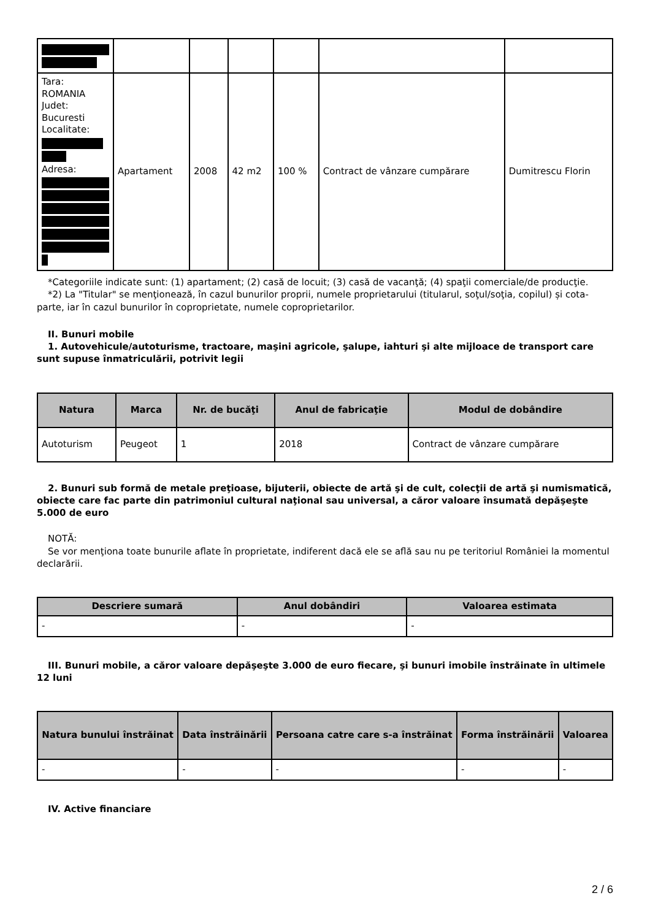| Tara: ROMANIA Judet: Bucuresti Localitate: Adresa: | Apartament | 2008 | 42 m2 | 100 % | Contract de vânzare cumpărare | Dumitrescu Florin |
*Categoriile indicate sunt: (1) apartament; (2) casă de locuit; (3) casă de vacanţă; (4) spaţii comerciale/de producţie.
*2) La "Titular" se menţionează, în cazul bunurilor proprii, numele proprietarului (titularul, soţul/soţia, copilul) și cota-parte, iar în cazul bunurilor în coproprietate, numele coproprietarilor.
II. Bunuri mobile
1. Autovehicule/autoturisme, tractoare, maşini agricole, şalupe, iahturi şi alte mijloace de transport care sunt supuse înmatriculării, potrivit legii
| Natura | Marca | Nr. de bucăţi | Anul de fabricaţie | Modul de dobândire |
| --- | --- | --- | --- | --- |
| Autoturism | Peugeot | 1 | 2018 | Contract de vânzare cumpărare |
2. Bunuri sub formă de metale preţioase, bijuterii, obiecte de artă şi de cult, colecţii de artă şi numismatică, obiecte care fac parte din patrimoniul cultural naţional sau universal, a căror valoare însumată depăşeşte 5.000 de euro
NOTĂ:
Se vor menţiona toate bunurile aflate în proprietate, indiferent dacă ele se află sau nu pe teritoriul României la momentul declarării.
| Descriere sumară | Anul dobândiri | Valoarea estimata |
| --- | --- | --- |
| - | - | - |
III. Bunuri mobile, a căror valoare depăşeşte 3.000 de euro fiecare, şi bunuri imobile înstrăinate în ultimele 12 luni
| Natura bunului înstrăinat | Data înstrăinării | Persoana catre care s-a înstrăinat | Forma înstrăinării | Valoarea |
| --- | --- | --- | --- | --- |
| - | - | - | - | - |
IV. Active financiare
2 / 6